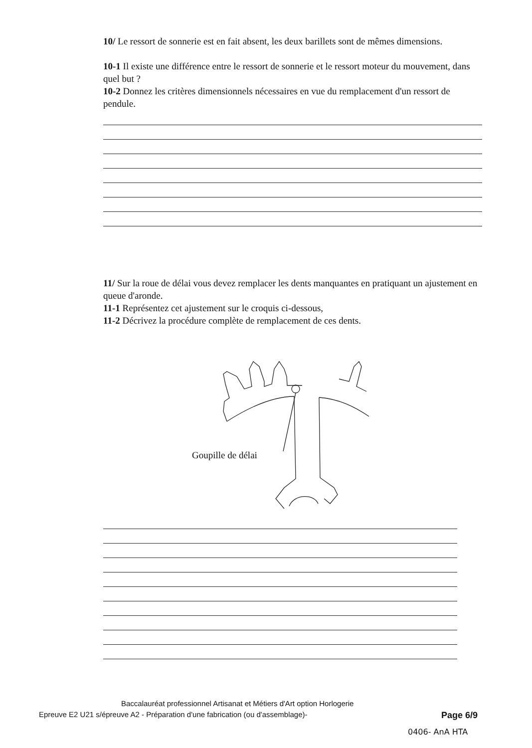10/ Le ressort de sonnerie est en fait absent, les deux barillets sont de mêmes dimensions.
10-1 Il existe une différence entre le ressort de sonnerie et le ressort moteur du mouvement, dans quel but ?
10-2 Donnez les critères dimensionnels nécessaires en vue du remplacement d'un ressort de pendule.
11/ Sur la roue de délai vous devez remplacer les dents manquantes en pratiquant un ajustement en queue d'aronde.
11-1 Représentez cet ajustement sur le croquis ci-dessous,
11-2 Décrivez la procédure complète de remplacement de ces dents.
Goupille de délai
Baccalauréat professionnel Artisanat et Métiers d'Art option Horlogerie
Epreuve E2 U21 s/épreuve A2 - Préparation d'une fabrication (ou d'assemblage)- Page 6/9
0406- AnA HTA